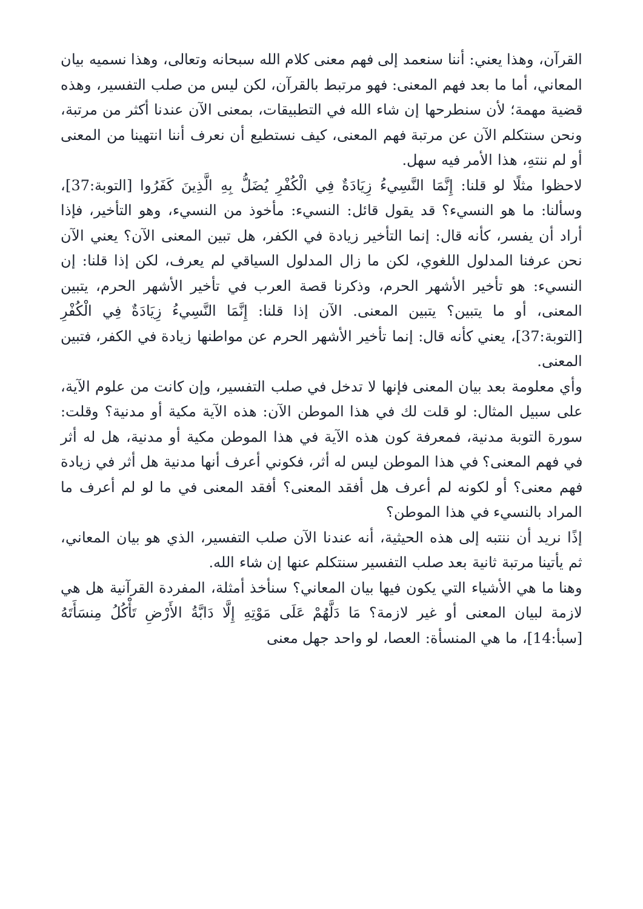القرآن، وهذا يعني: أننا سنعمد إلى فهم معنى كلام الله سبحانه وتعالى، وهذا نسميه بيان المعاني، أما ما بعد فهم المعنى: فهو مرتبط بالقرآن، لكن ليس من صلب التفسير، وهذه قضية مهمة؛ لأن سنطرحها إن شاء الله في التطبيقات، بمعنى الآن عندنا أكثر من مرتبة، ونحن سنتكلم الآن عن مرتبة فهم المعنى، كيف نستطيع أن نعرف أننا انتهينا من المعنى أو لم ننتهِ، هذا الأمر فيه سهل.
لاحظوا مثلًا لو قلنا: إِنَّمَا النَّسِيءُ زِيَادَةٌ فِي الْكُفْرِ يُضَلُّ بِهِ الَّذِينَ كَفَرُوا [التوبة:37]، وسألنا: ما هو النسيء؟ قد يقول قائل: النسيء: مأخوذ من النسيء، وهو التأخير، فإذا أراد أن يفسر، كأنه قال: إنما التأخير زيادة في الكفر، هل تبين المعنى الآن؟ يعني الآن نحن عرفنا المدلول اللغوي، لكن ما زال المدلول السياقي لم يعرف، لكن إذا قلنا: إن النسيء: هو تأخير الأشهر الحرم، وذكرنا قصة العرب في تأخير الأشهر الحرم، يتبين المعنى، أو ما يتبين؟ يتبين المعنى. الآن إذا قلنا: إِنَّمَا النَّسِيءُ زِيَادَةٌ فِي الْكُفْرِ [التوبة:37]، يعني كأنه قال: إنما تأخير الأشهر الحرم عن مواطنها زيادة في الكفر، فتبين المعنى.
وأي معلومة بعد بيان المعنى فإنها لا تدخل في صلب التفسير، وإن كانت من علوم الآية، على سبيل المثال: لو قلت لك في هذا الموطن الآن: هذه الآية مكية أو مدنية؟ وقلت: سورة التوبة مدنية، فمعرفة كون هذه الآية في هذا الموطن مكية أو مدنية، هل له أثر في فهم المعنى؟ في هذا الموطن ليس له أثر، فكوني أعرف أنها مدنية هل أثر في زيادة فهم معنى؟ أو لكونه لم أعرف هل أفقد المعنى؟ أفقد المعنى في ما لو لم أعرف ما المراد بالنسيء في هذا الموطن؟
إذًا نريد أن ننتبه إلى هذه الحيثية، أنه عندنا الآن صلب التفسير، الذي هو بيان المعاني، ثم يأتينا مرتبة ثانية بعد صلب التفسير سنتكلم عنها إن شاء الله.
وهنا ما هي الأشياء التي يكون فيها بيان المعاني؟ سنأخذ أمثلة، المفردة القرآنية هل هي لازمة لبيان المعنى أو غير لازمة؟ مَا دَلَّهُمْ عَلَى مَوْتِهِ إِلَّا دَابَّةُ الأَرْضِ تَأْكُلُ مِنسَأَتَهُ [سبأ:14]، ما هي المنسأة: العصا، لو واحد جهل معنى